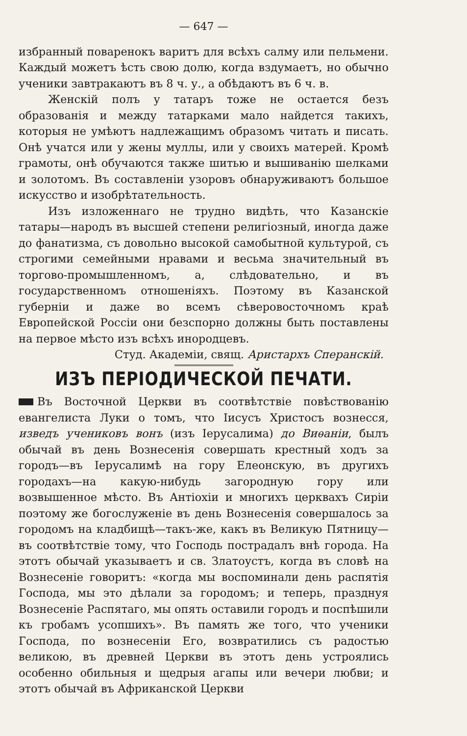— 647 —
избранный поваренокъ варитъ для всѣхъ салму или пельмени. Каждый можетъ ѣсть свою долю, когда вздумаетъ, но обычно ученики завтракаютъ въ 8 ч. у., а обѣдаютъ въ 6 ч. в.
Женскій полъ у татаръ тоже не остается безъ образованія и между татарками мало найдется такихъ, которыя не умѣютъ надлежащимъ образомъ читать и писать. Онѣ учатся или у жены муллы, или у своихъ матерей. Кромѣ грамоты, онѣ обучаются также шитью и вышиванію шелками и золотомъ. Въ составленіи узоровъ обнаруживаютъ большое искусство и изобрѣтательность.
Изъ изложеннаго не трудно видѣть, что Казанскіе татары—народъ въ высшей степени религіозный, иногда даже до фанатизма, съ довольно высокой самобытной культурой, съ строгими семейными нравами и весьма значительный въ торгово-промышленномъ, а, слѣдовательно, и въ государственномъ отношеніяхъ. Поэтому въ Казанской губерніи и даже во всемъ сѣверовосточномъ краѣ Европейской Россіи они безспорно должны быть поставлены на первое мѣсто изъ всѣхъ инородцевъ.
Студ. Академіи, свящ. Аристархъ Сперанскій.
ИЗЪ ПЕРІОДИЧЕСКОЙ ПЕЧАТИ.
Въ Восточной Церкви въ соотвѣтствіе повѣствованію евангелиста Луки о томъ, что Іисусъ Христосъ вознесся, изведъ учениковъ вонъ (изъ Іерусалима) до Виѳаніи, былъ обычай въ день Вознесенія совершать крестный ходъ за городъ—въ Іерусалимѣ на гору Елеонскую, въ другихъ городахъ—на какую-нибудь загородную гору или возвышенное мѣсто. Въ Антіохіи и многихъ церквахъ Сиріи поэтому же богослуженіе въ день Вознесенія совершалось за городомъ на кладбищѣ—такъ-же, какъ въ Великую Пятницу—въ соотвѣтствіе тому, что Господь пострадалъ внѣ города. На этотъ обычай указываетъ и св. Златоустъ, когда въ словѣ на Вознесеніе говоритъ: «когда мы воспоминали день распятія Господа, мы это дѣлали за городомъ; и теперь, празднуя Вознесеніе Распятаго, мы опять оставили городъ и поспѣшили къ гробамъ усопшихъ». Въ память же того, что ученики Господа, по вознесеніи Его, возвратились съ радостью великою, въ древней Церкви въ этотъ день устроялись особенно обильныя и щедрыя агапы или вечери любви; и этотъ обычай въ Африканской Церкви